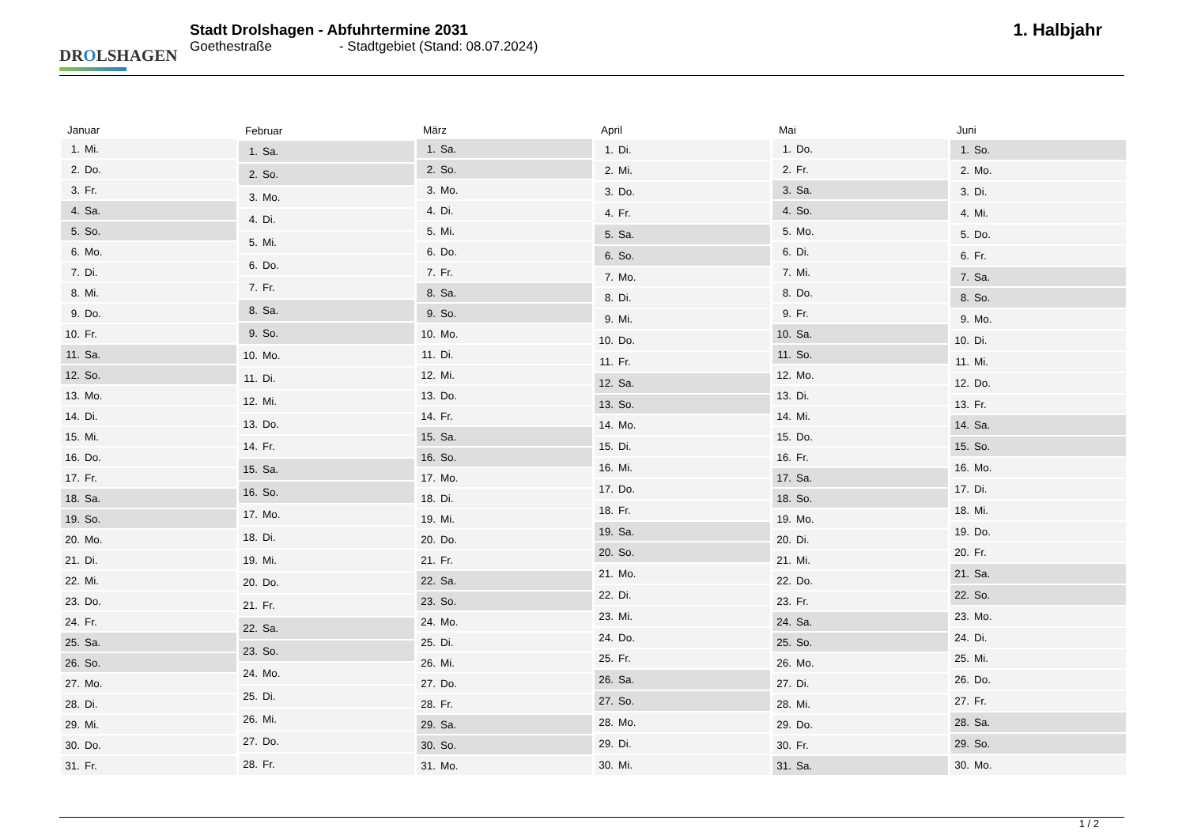DROLSHAGEN
Stadt Drolshagen - Abfuhrtermine 2031
Goethestraße - Stadtgebiet (Stand: 08.07.2024)
1. Halbjahr
| Januar | |
| --- | --- |
| 1. | Mi. |
| 2. | Do. |
| 3. | Fr. |
| 4. | Sa. |
| 5. | So. |
| 6. | Mo. |
| 7. | Di. |
| 8. | Mi. |
| 9. | Do. |
| 10. | Fr. |
| 11. | Sa. |
| 12. | So. |
| 13. | Mo. |
| 14. | Di. |
| 15. | Mi. |
| 16. | Do. |
| 17. | Fr. |
| 18. | Sa. |
| 19. | So. |
| 20. | Mo. |
| 21. | Di. |
| 22. | Mi. |
| 23. | Do. |
| 24. | Fr. |
| 25. | Sa. |
| 26. | So. |
| 27. | Mo. |
| 28. | Di. |
| 29. | Mi. |
| 30. | Do. |
| 31. | Fr. |
| Februar | |
| --- | --- |
| 1. | Sa. |
| 2. | So. |
| 3. | Mo. |
| 4. | Di. |
| 5. | Mi. |
| 6. | Do. |
| 7. | Fr. |
| 8. | Sa. |
| 9. | So. |
| 10. | Mo. |
| 11. | Di. |
| 12. | Mi. |
| 13. | Do. |
| 14. | Fr. |
| 15. | Sa. |
| 16. | So. |
| 17. | Mo. |
| 18. | Di. |
| 19. | Mi. |
| 20. | Do. |
| 21. | Fr. |
| 22. | Sa. |
| 23. | So. |
| 24. | Mo. |
| 25. | Di. |
| 26. | Mi. |
| 27. | Do. |
| 28. | Fr. |
| März | |
| --- | --- |
| 1. | Sa. |
| 2. | So. |
| 3. | Mo. |
| 4. | Di. |
| 5. | Mi. |
| 6. | Do. |
| 7. | Fr. |
| 8. | Sa. |
| 9. | So. |
| 10. | Mo. |
| 11. | Di. |
| 12. | Mi. |
| 13. | Do. |
| 14. | Fr. |
| 15. | Sa. |
| 16. | So. |
| 17. | Mo. |
| 18. | Di. |
| 19. | Mi. |
| 20. | Do. |
| 21. | Fr. |
| 22. | Sa. |
| 23. | So. |
| 24. | Mo. |
| 25. | Di. |
| 26. | Mi. |
| 27. | Do. |
| 28. | Fr. |
| 29. | Sa. |
| 30. | So. |
| 31. | Mo. |
| April | |
| --- | --- |
| 1. | Di. |
| 2. | Mi. |
| 3. | Do. |
| 4. | Fr. |
| 5. | Sa. |
| 6. | So. |
| 7. | Mo. |
| 8. | Di. |
| 9. | Mi. |
| 10. | Do. |
| 11. | Fr. |
| 12. | Sa. |
| 13. | So. |
| 14. | Mo. |
| 15. | Di. |
| 16. | Mi. |
| 17. | Do. |
| 18. | Fr. |
| 19. | Sa. |
| 20. | So. |
| 21. | Mo. |
| 22. | Di. |
| 23. | Mi. |
| 24. | Do. |
| 25. | Fr. |
| 26. | Sa. |
| 27. | So. |
| 28. | Mo. |
| 29. | Di. |
| 30. | Mi. |
| Mai | |
| --- | --- |
| 1. | Do. |
| 2. | Fr. |
| 3. | Sa. |
| 4. | So. |
| 5. | Mo. |
| 6. | Di. |
| 7. | Mi. |
| 8. | Do. |
| 9. | Fr. |
| 10. | Sa. |
| 11. | So. |
| 12. | Mo. |
| 13. | Di. |
| 14. | Mi. |
| 15. | Do. |
| 16. | Fr. |
| 17. | Sa. |
| 18. | So. |
| 19. | Mo. |
| 20. | Di. |
| 21. | Mi. |
| 22. | Do. |
| 23. | Fr. |
| 24. | Sa. |
| 25. | So. |
| 26. | Mo. |
| 27. | Di. |
| 28. | Mi. |
| 29. | Do. |
| 30. | Fr. |
| 31. | Sa. |
| Juni | |
| --- | --- |
| 1. | So. |
| 2. | Mo. |
| 3. | Di. |
| 4. | Mi. |
| 5. | Do. |
| 6. | Fr. |
| 7. | Sa. |
| 8. | So. |
| 9. | Mo. |
| 10. | Di. |
| 11. | Mi. |
| 12. | Do. |
| 13. | Fr. |
| 14. | Sa. |
| 15. | So. |
| 16. | Mo. |
| 17. | Di. |
| 18. | Mi. |
| 19. | Do. |
| 20. | Fr. |
| 21. | Sa. |
| 22. | So. |
| 23. | Mo. |
| 24. | Di. |
| 25. | Mi. |
| 26. | Do. |
| 27. | Fr. |
| 28. | Sa. |
| 29. | So. |
| 30. | Mo. |
1 / 2